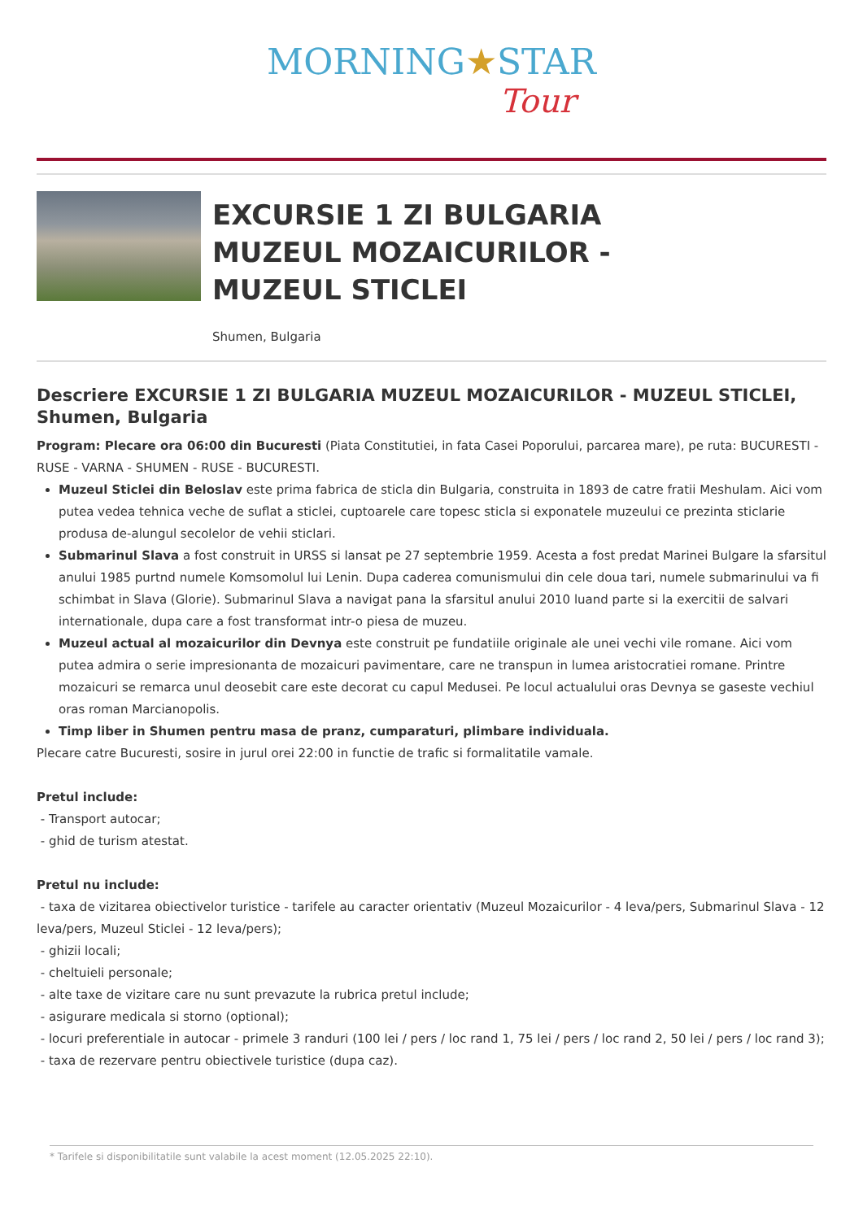MORNING★STAR
Tour
EXCURSIE 1 ZI BULGARIA
MUZEUL MOZAICURILOR -
MUZEUL STICLEI
Shumen, Bulgaria
Descriere EXCURSIE 1 ZI BULGARIA MUZEUL MOZAICURILOR - MUZEUL STICLEI, Shumen, Bulgaria
Program: Plecare ora 06:00 din Bucuresti (Piata Constitutiei, in fata Casei Poporului, parcarea mare), pe ruta: BUCURESTI - RUSE - VARNA - SHUMEN - RUSE - BUCURESTI.
Muzeul Sticlei din Beloslav este prima fabrica de sticla din Bulgaria, construita in 1893 de catre fratii Meshulam. Aici vom putea vedea tehnica veche de suflat a sticlei, cuptoarele care topesc sticla si exponatele muzeului ce prezinta sticlarie produsa de-alungul secolelor de vehii sticlari.
Submarinul Slava a fost construit in URSS si lansat pe 27 septembrie 1959. Acesta a fost predat Marinei Bulgare la sfarsitul anului 1985 purtnd numele Komsomolul lui Lenin. Dupa caderea comunismului din cele doua tari, numele submarinului va fi schimbat in Slava (Glorie). Submarinul Slava a navigat pana la sfarsitul anului 2010 luand parte si la exercitii de salvari internationale, dupa care a fost transformat intr-o piesa de muzeu.
Muzeul actual al mozaicurilor din Devnya este construit pe fundatiile originale ale unei vechi vile romane. Aici vom putea admira o serie impresionanta de mozaicuri pavimentare, care ne transpun in lumea aristocratiei romane. Printre mozaicuri se remarca unul deosebit care este decorat cu capul Medusei. Pe locul actualului oras Devnya se gaseste vechiul oras roman Marcianopolis.
Timp liber in Shumen pentru masa de pranz, cumparaturi, plimbare individuala.
Plecare catre Bucuresti, sosire in jurul orei 22:00 in functie de trafic si formalitatile vamale.
Pretul include:
- Transport autocar;
- ghid de turism atestat.
Pretul nu include:
- taxa de vizitarea obiectivelor turistice - tarifele au caracter orientativ (Muzeul Mozaicurilor - 4 leva/pers, Submarinul Slava - 12 leva/pers, Muzeul Sticlei - 12 leva/pers);
- ghizii locali;
- cheltuieli personale;
- alte taxe de vizitare care nu sunt prevazute la rubrica pretul include;
- asigurare medicala si storno (optional);
- locuri preferentiale in autocar - primele 3 randuri (100 lei / pers / loc rand 1, 75 lei / pers / loc rand 2, 50 lei / pers / loc rand 3);
- taxa de rezervare pentru obiectivele turistice (dupa caz).
* Tarifele si disponibilitatile sunt valabile la acest moment (12.05.2025 22:10).